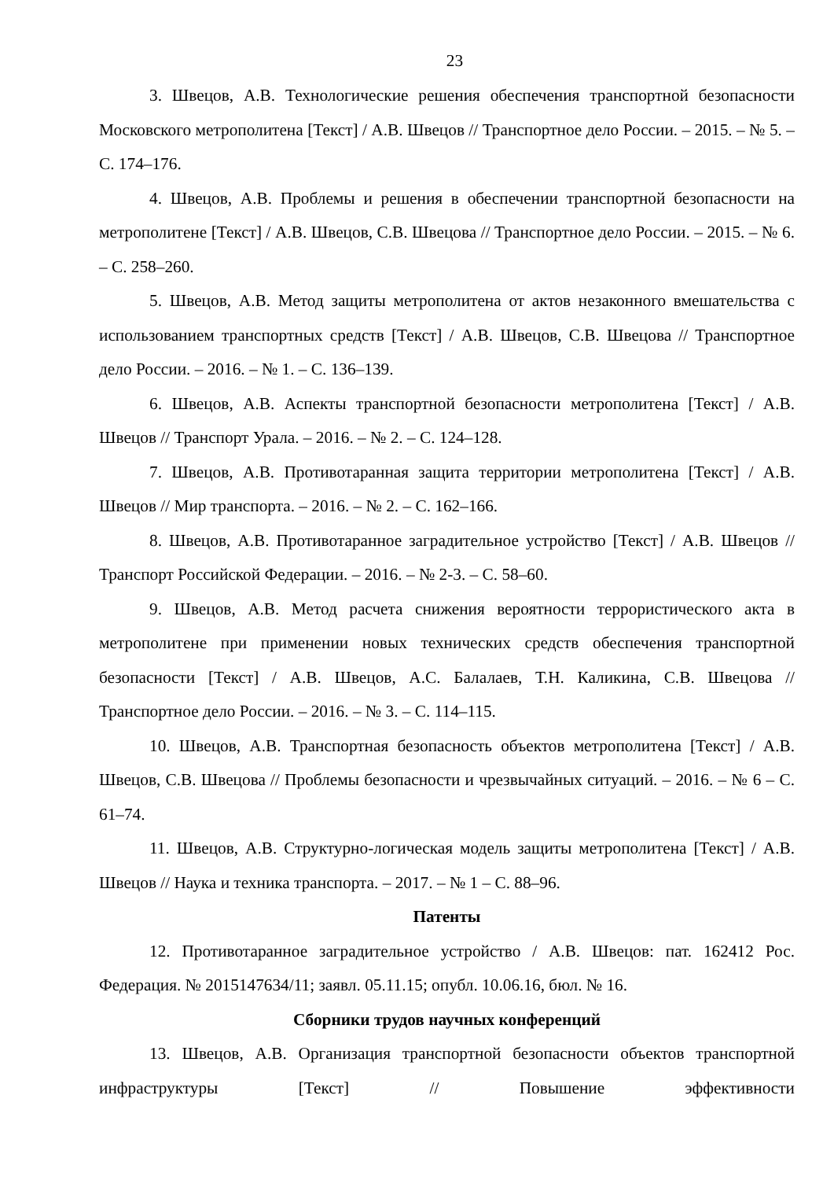23
3. Швецов, А.В. Технологические решения обеспечения транспортной безопасности Московского метрополитена [Текст] / А.В. Швецов // Транспортное дело России. – 2015. – № 5. – С. 174–176.
4. Швецов, А.В. Проблемы и решения в обеспечении транспортной безопасности на метрополитене [Текст] / А.В. Швецов, С.В. Швецова // Транспортное дело России. – 2015. – № 6. – С. 258–260.
5. Швецов, А.В. Метод защиты метрополитена от актов незаконного вмешательства с использованием транспортных средств [Текст] / А.В. Швецов, С.В. Швецова // Транспортное дело России. – 2016. – № 1. – С. 136–139.
6. Швецов, А.В. Аспекты транспортной безопасности метрополитена [Текст] / А.В. Швецов // Транспорт Урала. – 2016. – № 2. – С. 124–128.
7. Швецов, А.В. Противотаранная защита территории метрополитена [Текст] / А.В. Швецов // Мир транспорта. – 2016. – № 2. – С. 162–166.
8. Швецов, А.В. Противотаранное заградительное устройство [Текст] / А.В. Швецов // Транспорт Российской Федерации. – 2016. – № 2-3. – С. 58–60.
9. Швецов, А.В. Метод расчета снижения вероятности террористического акта в метрополитене при применении новых технических средств обеспечения транспортной безопасности [Текст] / А.В. Швецов, А.С. Балалаев, Т.Н. Каликина, С.В. Швецова // Транспортное дело России. – 2016. – № 3. – С. 114–115.
10. Швецов, А.В. Транспортная безопасность объектов метрополитена [Текст] / А.В. Швецов, С.В. Швецова // Проблемы безопасности и чрезвычайных ситуаций. – 2016. – № 6 – С. 61–74.
11. Швецов, А.В. Структурно-логическая модель защиты метрополитена [Текст] / А.В. Швецов // Наука и техника транспорта. – 2017. – № 1 – С. 88–96.
Патенты
12. Противотаранное заградительное устройство / А.В. Швецов: пат. 162412 Рос. Федерация. № 2015147634/11; заявл. 05.11.15; опубл. 10.06.16, бюл. № 16.
Сборники трудов научных конференций
13. Швецов, А.В. Организация транспортной безопасности объектов транспортной инфраструктуры [Текст] // Повышение эффективности